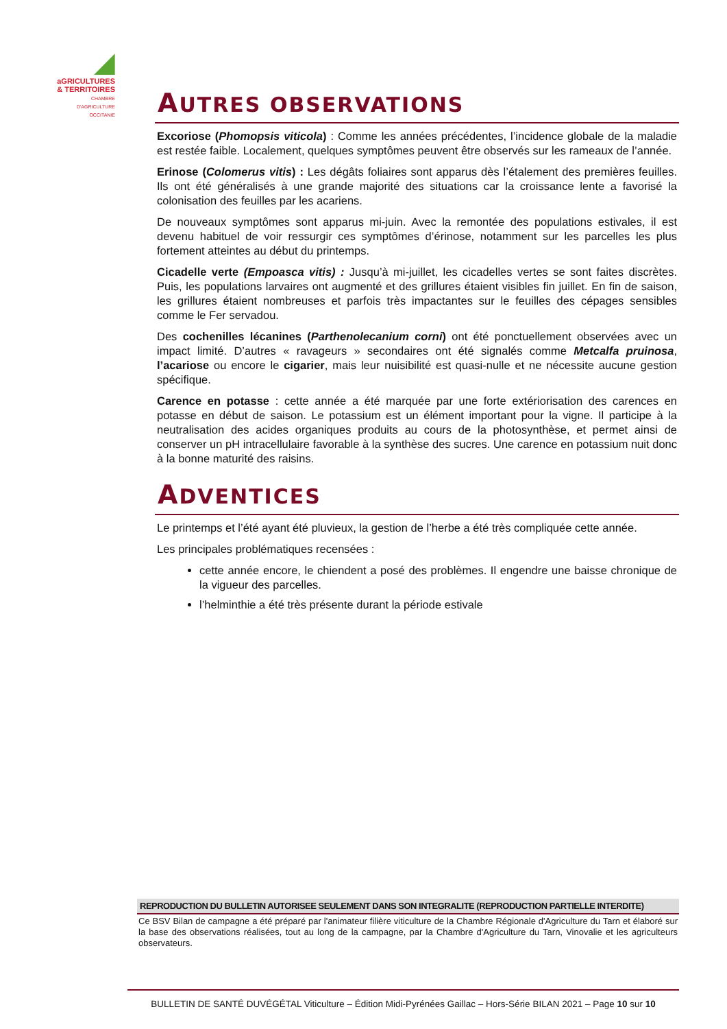◢
aGRICULTURES
& TERRITOIRES
CHAMBRE D'AGRICULTURE
OCCITANIE
AUTRES OBSERVATIONS
Excoriose (Phomopsis viticola) : Comme les années précédentes, l’incidence globale de la maladie est restée faible. Localement, quelques symptômes peuvent être observés sur les rameaux de l’année.
Erinose (Colomerus vitis) : Les dégâts foliaires sont apparus dès l’étalement des premières feuilles. Ils ont été généralisés à une grande majorité des situations car la croissance lente a favorisé la colonisation des feuilles par les acariens.
De nouveaux symptômes sont apparus mi-juin. Avec la remontée des populations estivales, il est devenu habituel de voir ressurgir ces symptômes d’érinose, notamment sur les parcelles les plus fortement atteintes au début du printemps.
Cicadelle verte (Empoasca vitis) : Jusqu’à mi-juillet, les cicadelles vertes se sont faites discrètes. Puis, les populations larvaires ont augmenté et des grillures étaient visibles fin juillet. En fin de saison, les grillures étaient nombreuses et parfois très impactantes sur le feuilles des cépages sensibles comme le Fer servadou.
Des cochenilles lécanines (Parthenolecanium corni) ont été ponctuellement observées avec un impact limité. D’autres « ravageurs » secondaires ont été signalés comme Metcalfa pruinosa, l’acariose ou encore le cigarier, mais leur nuisibilité est quasi-nulle et ne nécessite aucune gestion spécifique.
Carence en potasse : cette année a été marquée par une forte extériorisation des carences en potasse en début de saison. Le potassium est un élément important pour la vigne. Il participe à la neutralisation des acides organiques produits au cours de la photosynthèse, et permet ainsi de conserver un pH intracellulaire favorable à la synthèse des sucres. Une carence en potassium nuit donc à la bonne maturité des raisins.
ADVENTICES
Le printemps et l’été ayant été pluvieux, la gestion de l’herbe a été très compliquée cette année.
Les principales problématiques recensées :
cette année encore, le chiendent a posé des problèmes. Il engendre une baisse chronique de la vigueur des parcelles.
l’helminthie a été très présente durant la période estivale
REPRODUCTION DU BULLETIN AUTORISEE SEULEMENT DANS SON INTEGRALITE (REPRODUCTION PARTIELLE INTERDITE)
Ce BSV Bilan de campagne a été préparé par l'animateur filière viticulture de la Chambre Régionale d'Agriculture du Tarn et élaboré sur la base des observations réalisées, tout au long de la campagne, par la Chambre d'Agriculture du Tarn, Vinovalie et les agriculteurs observateurs.
BULLETIN DE SANTÉ DUVÉGÉTAL Viticulture – Édition Midi-Pyrénées Gaillac – Hors-Série BILAN 2021 – Page 10 sur 10